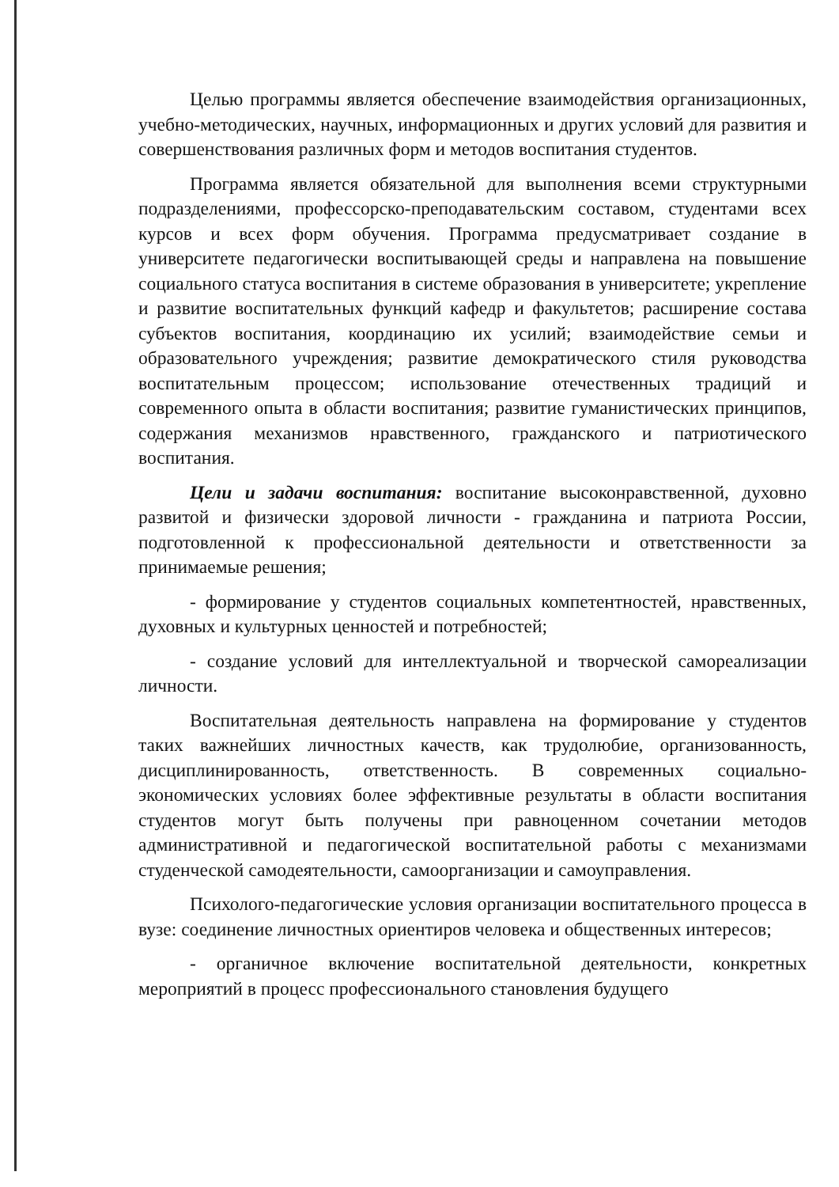Целью программы является обеспечение взаимодействия организационных, учебно-методических, научных, информационных и других условий для развития и совершенствования различных форм и методов воспитания студентов.
Программа является обязательной для выполнения всеми структурными подразделениями, профессорско-преподавательским составом, студентами всех курсов и всех форм обучения. Программа предусматривает создание в университете педагогически воспитывающей среды и направлена на повышение социального статуса воспитания в системе образования в университете; укрепление и развитие воспитательных функций кафедр и факультетов; расширение состава субъектов воспитания, координацию их усилий; взаимодействие семьи и образовательного учреждения; развитие демократического стиля руководства воспитательным процессом; использование отечественных традиций и современного опыта в области воспитания; развитие гуманистических принципов, содержания механизмов нравственного, гражданского и патриотического воспитания.
Цели и задачи воспитания: воспитание высоконравственной, духовно развитой и физически здоровой личности - гражданина и патриота России, подготовленной к профессиональной деятельности и ответственности за принимаемые решения;
- формирование у студентов социальных компетентностей, нравственных, духовных и культурных ценностей и потребностей;
- создание условий для интеллектуальной и творческой самореализации личности.
Воспитательная деятельность направлена на формирование у студентов таких важнейших личностных качеств, как трудолюбие, организованность, дисциплинированность, ответственность. В современных социально-экономических условиях более эффективные результаты в области воспитания студентов могут быть получены при равноценном сочетании методов административной и педагогической воспитательной работы с механизмами студенческой самодеятельности, самоорганизации и самоуправления.
Психолого-педагогические условия организации воспитательного процесса в вузе: соединение личностных ориентиров человека и общественных интересов;
- органичное включение воспитательной деятельности, конкретных мероприятий в процесс профессионального становления будущего